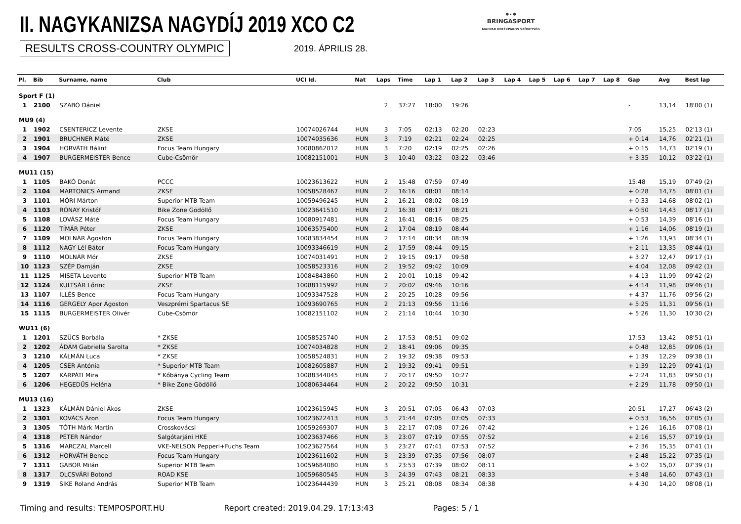II. NAGYKANIZSA NAGYDÍJ 2019 XCO C2
RESULTS CROSS-COUNTRY OLYMPIC 2019. ÁPRILIS 28.
⚫·⚫
BRINGASPORT
MAGYAR KERÉKPÁROS SZÖVETSÉG
| Pl. | Bib | Surname, name | Club | UCI Id. | Nat | Laps | Time | Lap 1 | Lap 2 | Lap 3 | Lap 4 | Lap 5 | Lap 6 | Lap 7 | Lap 8 | Gap | Avg | Best lap |
| --- | --- | --- | --- | --- | --- | --- | --- | --- | --- | --- | --- | --- | --- | --- | --- | --- | --- | --- |
| Sport F (1) | | | | | | | | | | | | | | | | | | |
| 1 | 2100 | SZABÓ Dániel | | | | 2 | 37:27 | 18:00 | 19:26 | | | | | | | - | 13,14 | 18'00 (1) |
| MU9 (4) | | | | | | | | | | | | | | | | | | |
| 1 | 1902 | CSENTERICZ Levente | ZKSE | 10074026744 | HUN | 3 | 7:05 | 02:13 | 02:20 | 02:23 | | | | | | 7:05 | 15,25 | 02'13 (1) |
| 2 | 1901 | BRUCHNER Máté | ZKSE | 10074035636 | HUN | 3 | 7:19 | 02:21 | 02:24 | 02:25 | | | | | | + 0:14 | 14,76 | 02'21 (1) |
| 3 | 1904 | HORVÁTH Bálint | Focus Team Hungary | 10080862012 | HUN | 3 | 7:20 | 02:19 | 02:25 | 02:26 | | | | | | + 0:15 | 14,73 | 02'19 (1) |
| 4 | 1907 | BURGERMEISTER Bence | Cube-Csömör | 10082151001 | HUN | 3 | 10:40 | 03:22 | 03:22 | 03:46 | | | | | | + 3:35 | 10,12 | 03'22 (1) |
| MU11 (15) | | | | | | | | | | | | | | | | | | |
| 1 | 1105 | BAKÓ Donát | PCCC | 10023613622 | HUN | 2 | 15:48 | 07:59 | 07:49 | | | | | | | 15:48 | 15,19 | 07'49 (2) |
| 2 | 1104 | MARTONICS Armand | ZKSE | 10058528467 | HUN | 2 | 16:16 | 08:01 | 08:14 | | | | | | | + 0:28 | 14,75 | 08'01 (1) |
| 3 | 1101 | MÓRI Márton | Superior MTB Team | 10059496245 | HUN | 2 | 16:21 | 08:02 | 08:19 | | | | | | | + 0:33 | 14,68 | 08'02 (1) |
| 4 | 1103 | RÓNAY Kristóf | Bike Zone Gödöllő | 10023641510 | HUN | 2 | 16:38 | 08:17 | 08:21 | | | | | | | + 0:50 | 14,43 | 08'17 (1) |
| 5 | 1108 | LOVÁSZ Máté | Focus Team Hungary | 10080917481 | HUN | 2 | 16:41 | 08:16 | 08:25 | | | | | | | + 0:53 | 14,39 | 08'16 (1) |
| 6 | 1120 | TÍMÁR Péter | ZKSE | 10063575400 | HUN | 2 | 17:04 | 08:19 | 08:44 | | | | | | | + 1:16 | 14,06 | 08'19 (1) |
| 7 | 1109 | MOLNÁR Ágoston | Focus Team Hungary | 10083834454 | HUN | 2 | 17:14 | 08:34 | 08:39 | | | | | | | + 1:26 | 13,93 | 08'34 (1) |
| 8 | 1112 | NAGY Lél Bátor | Focus Team Hungary | 10093346619 | HUN | 2 | 17:59 | 08:44 | 09:15 | | | | | | | + 2:11 | 13,35 | 08'44 (1) |
| 9 | 1110 | MOLNÁR Mór | ZKSE | 10074031491 | HUN | 2 | 19:15 | 09:17 | 09:58 | | | | | | | + 3:27 | 12,47 | 09'17 (1) |
| 10 | 1123 | SZÉP Damján | ZKSE | 10058523316 | HUN | 2 | 19:52 | 09:42 | 10:09 | | | | | | | + 4:04 | 12,08 | 09'42 (1) |
| 11 | 1125 | MISETA Levente | Superior MTB Team | 10084843860 | HUN | 2 | 20:01 | 10:18 | 09:42 | | | | | | | + 4:13 | 11,99 | 09'42 (2) |
| 12 | 1124 | KULTSÁR Lőrinc | ZKSE | 10088115992 | HUN | 2 | 20:02 | 09:46 | 10:16 | | | | | | | + 4:14 | 11,98 | 09'46 (1) |
| 13 | 1107 | ILLÉS Bence | Focus Team Hungary | 10093347528 | HUN | 2 | 20:25 | 10:28 | 09:56 | | | | | | | + 4:37 | 11,76 | 09'56 (2) |
| 14 | 1116 | GERGELY Apor Ágoston | Veszprémi Spartacus SE | 10093690765 | HUN | 2 | 21:13 | 09:56 | 11:16 | | | | | | | + 5:25 | 11,31 | 09'56 (1) |
| 15 | 1115 | BURGERMEISTER Olivér | Cube-Csömör | 10082151102 | HUN | 2 | 21:14 | 10:44 | 10:30 | | | | | | | + 5:26 | 11,30 | 10'30 (2) |
| WU11 (6) | | | | | | | | | | | | | | | | | | |
| 1 | 1201 | SZÜCS Borbála | * ZKSE | 10058525740 | HUN | 2 | 17:53 | 08:51 | 09:02 | | | | | | | 17:53 | 13,42 | 08'51 (1) |
| 2 | 1202 | ÁDÁM Gabriella Sarolta | * ZKSE | 10074034828 | HUN | 2 | 18:41 | 09:06 | 09:35 | | | | | | | + 0:48 | 12,85 | 09'06 (1) |
| 3 | 1210 | KÁLMÁN Luca | * ZKSE | 10058524831 | HUN | 2 | 19:32 | 09:38 | 09:53 | | | | | | | + 1:39 | 12,29 | 09'38 (1) |
| 4 | 1205 | CSER Antónia | * Superior MTB Team | 10082605887 | HUN | 2 | 19:32 | 09:41 | 09:51 | | | | | | | + 1:39 | 12,29 | 09'41 (1) |
| 5 | 1207 | KÁRPÁTI Mira | * Kőbánya Cycling Team | 10088344045 | HUN | 2 | 20:17 | 09:50 | 10:27 | | | | | | | + 2:24 | 11,83 | 09'50 (1) |
| 6 | 1206 | HEGEDŰS Heléna | * Bike Zone Gödöllő | 10080634464 | HUN | 2 | 20:22 | 09:50 | 10:31 | | | | | | | + 2:29 | 11,78 | 09'50 (1) |
| MU13 (16) | | | | | | | | | | | | | | | | | | |
| 1 | 1323 | KÁLMÁN Dániel Ákos | ZKSE | 10023615945 | HUN | 3 | 20:51 | 07:05 | 06:43 | 07:03 | | | | | | 20:51 | 17,27 | 06'43 (2) |
| 2 | 1301 | KOVÁCS Áron | Focus Team Hungary | 10023622413 | HUN | 3 | 21:44 | 07:05 | 07:05 | 07:33 | | | | | | + 0:53 | 16,56 | 07'05 (1) |
| 3 | 1305 | TÓTH Márk Martin | Crosskovácsi | 10059269307 | HUN | 3 | 22:17 | 07:08 | 07:26 | 07:42 | | | | | | + 1:26 | 16,16 | 07'08 (1) |
| 4 | 1318 | PÉTER Nándor | Salgótarjáni HKE | 10023637466 | HUN | 3 | 23:07 | 07:19 | 07:55 | 07:52 | | | | | | + 2:16 | 15,57 | 07'19 (1) |
| 5 | 1316 | MARCZAL Marcell | VKE-NELSON Pepperl+Fuchs Team | 10023627564 | HUN | 3 | 23:27 | 07:41 | 07:53 | 07:52 | | | | | | + 2:36 | 15,35 | 07'41 (1) |
| 6 | 1312 | HORVÁTH Bence | Focus Team Hungary | 10023611602 | HUN | 3 | 23:39 | 07:35 | 07:56 | 08:07 | | | | | | + 2:48 | 15,22 | 07'35 (1) |
| 7 | 1311 | GÁBOR Milán | Superior MTB Team | 10059684080 | HUN | 3 | 23:53 | 07:39 | 08:02 | 08:11 | | | | | | + 3:02 | 15,07 | 07'39 (1) |
| 8 | 1317 | OLCSVÁRI Botond | ROAD KSE | 10059680545 | HUN | 3 | 24:39 | 07:43 | 08:21 | 08:33 | | | | | | + 3:48 | 14,60 | 07'43 (1) |
| 9 | 1319 | SIKE Roland András | Superior MTB Team | 10023644439 | HUN | 3 | 25:21 | 08:08 | 08:34 | 08:38 | | | | | | + 4:30 | 14,20 | 08'08 (1) |
Timing and results: TEMPOSPORT.HU Report created: 2019.04.29. 17:13:43 Pages: 5 / 1